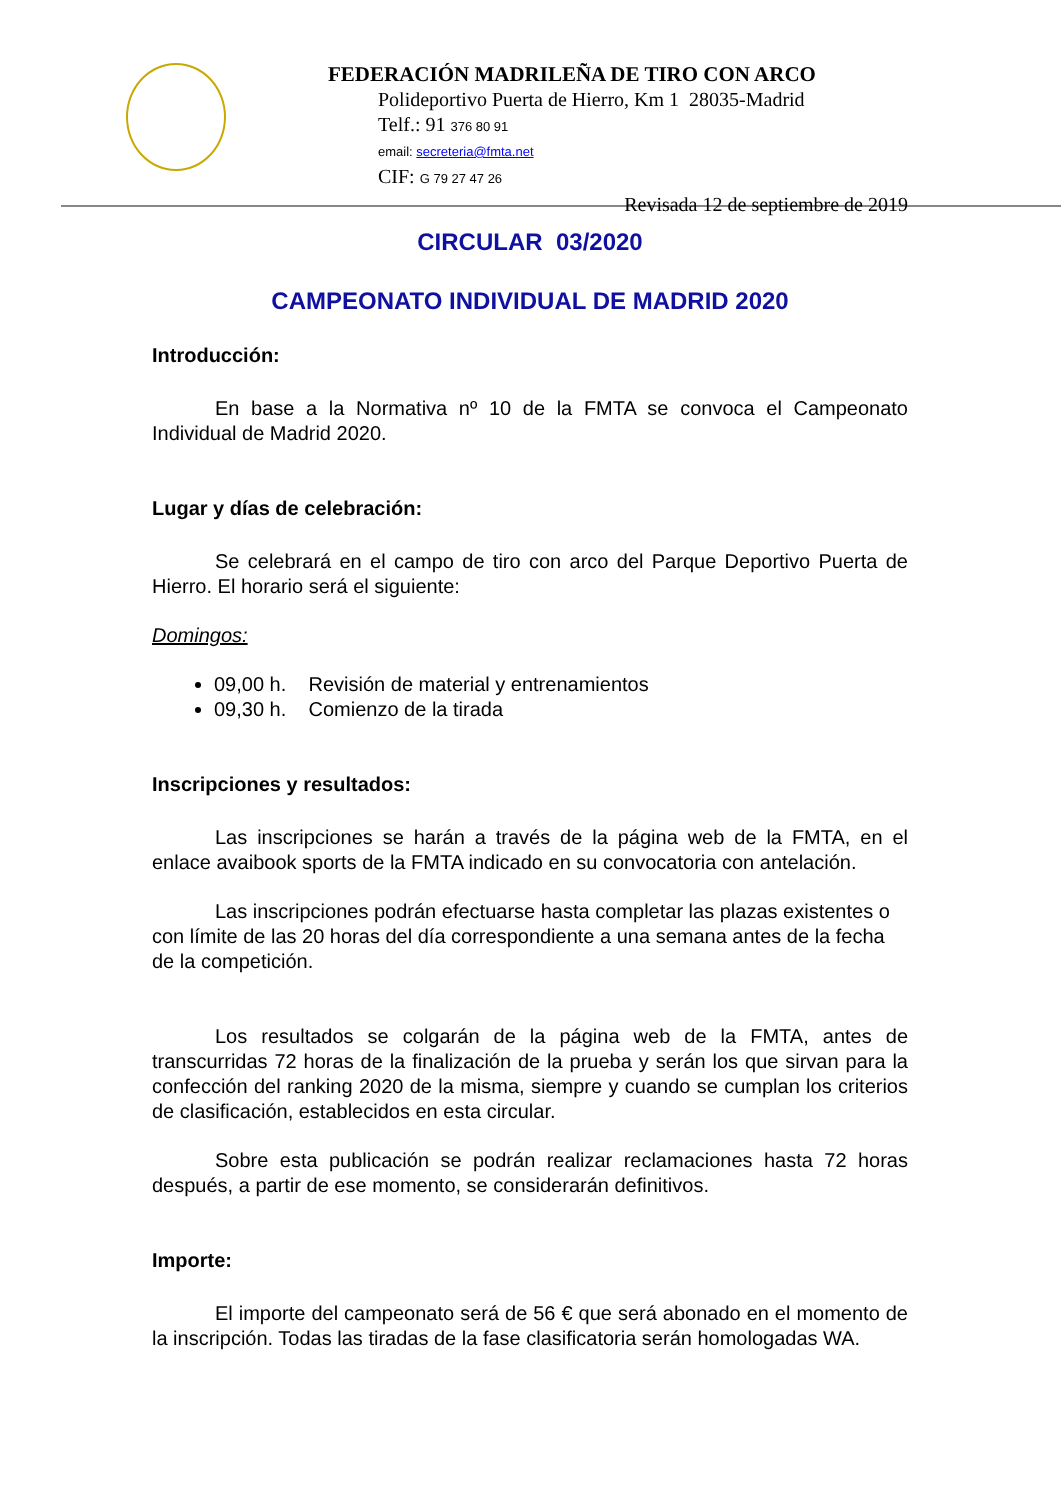FEDERACIÓN MADRILEÑA DE TIRO CON ARCO
Polideportivo Puerta de Hierro, Km 1 28035-Madrid
Telf.: 91 376 80 91
email: secreteria@fmta.net
CIF: G 79 27 47 26
Revisada 12 de septiembre de 2019
CIRCULAR 03/2020
CAMPEONATO INDIVIDUAL DE MADRID 2020
Introducción:
En base a la Normativa nº 10 de la FMTA se convoca el Campeonato Individual de Madrid 2020.
Lugar y días de celebración:
Se celebrará en el campo de tiro con arco del Parque Deportivo Puerta de Hierro. El horario será el siguiente:
Domingos:
09,00 h. Revisión de material y entrenamientos
09,30 h. Comienzo de la tirada
Inscripciones y resultados:
Las inscripciones se harán a través de la página web de la FMTA, en el enlace avaibook sports de la FMTA indicado en su convocatoria con antelación.
Las inscripciones podrán efectuarse hasta completar las plazas existentes o con límite de las 20 horas del día correspondiente a una semana antes de la fecha de la competición.
Los resultados se colgarán de la página web de la FMTA, antes de transcurridas 72 horas de la finalización de la prueba y serán los que sirvan para la confección del ranking 2020 de la misma, siempre y cuando se cumplan los criterios de clasificación, establecidos en esta circular.
Sobre esta publicación se podrán realizar reclamaciones hasta 72 horas después, a partir de ese momento, se considerarán definitivos.
Importe:
El importe del campeonato será de 56 € que será abonado en el momento de la inscripción. Todas las tiradas de la fase clasificatoria serán homologadas WA.